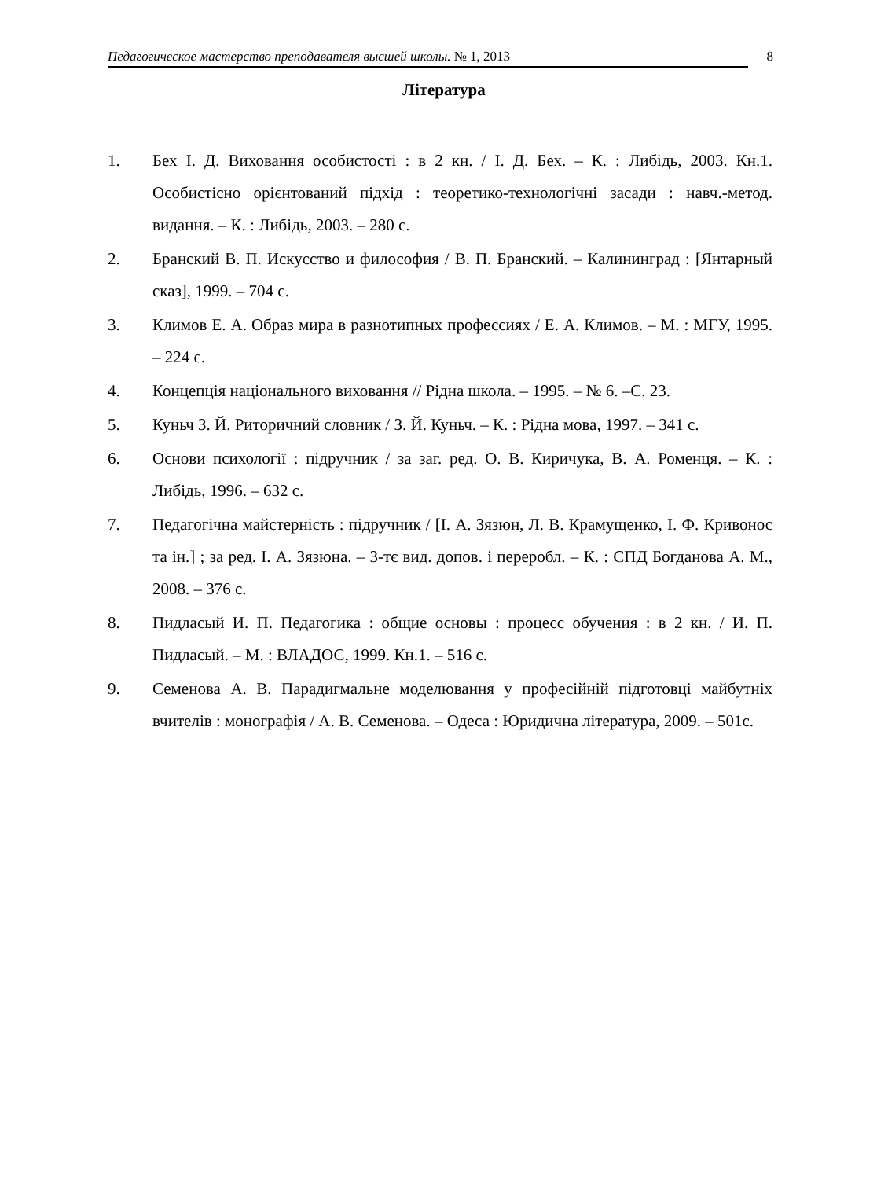Педагогическое мастерство преподавателя высшей школы. № 1, 2013
8
Література
1. Бех І. Д. Виховання особистості : в 2 кн. / І. Д. Бех. – К. : Либідь, 2003. Кн.1. Особистісно орієнтований підхід : теоретико-технологічні засади : навч.-метод. видання. – К. : Либідь, 2003. – 280 с.
2. Бранский В. П. Искусство и философия / В. П. Бранский. – Калининград : [Янтарный сказ], 1999. – 704 с.
3. Климов Е. А. Образ мира в разнотипных профессиях / Е. А. Климов. – М. : МГУ, 1995. – 224 с.
4. Концепція національного виховання // Рідна школа. – 1995. – № 6. –С. 23.
5. Куньч З. Й. Риторичний словник / З. Й. Куньч. – К. : Рідна мова, 1997. – 341 с.
6. Основи психології : підручник / за заг. ред. О. В. Киричука, В. А. Роменця. – К. : Либідь, 1996. – 632 с.
7. Педагогічна майстерність : підручник / [І. А. Зязюн, Л. В. Крамущенко, І. Ф. Кривонос та ін.] ; за ред. І. А. Зязюна. – 3-тє вид. допов. і переробл. – К. : СПД Богданова А. М., 2008. – 376 с.
8. Пидласый И. П. Педагогика : общие основы : процесс обучения : в 2 кн. / И. П. Пидласый. – М. : ВЛАДОС, 1999. Кн.1. – 516 с.
9. Семенова А. В. Парадигмальне моделювання у професійній підготовці майбутніх вчителів : монографія / А. В. Семенова. – Одеса : Юридична література, 2009. – 501с.